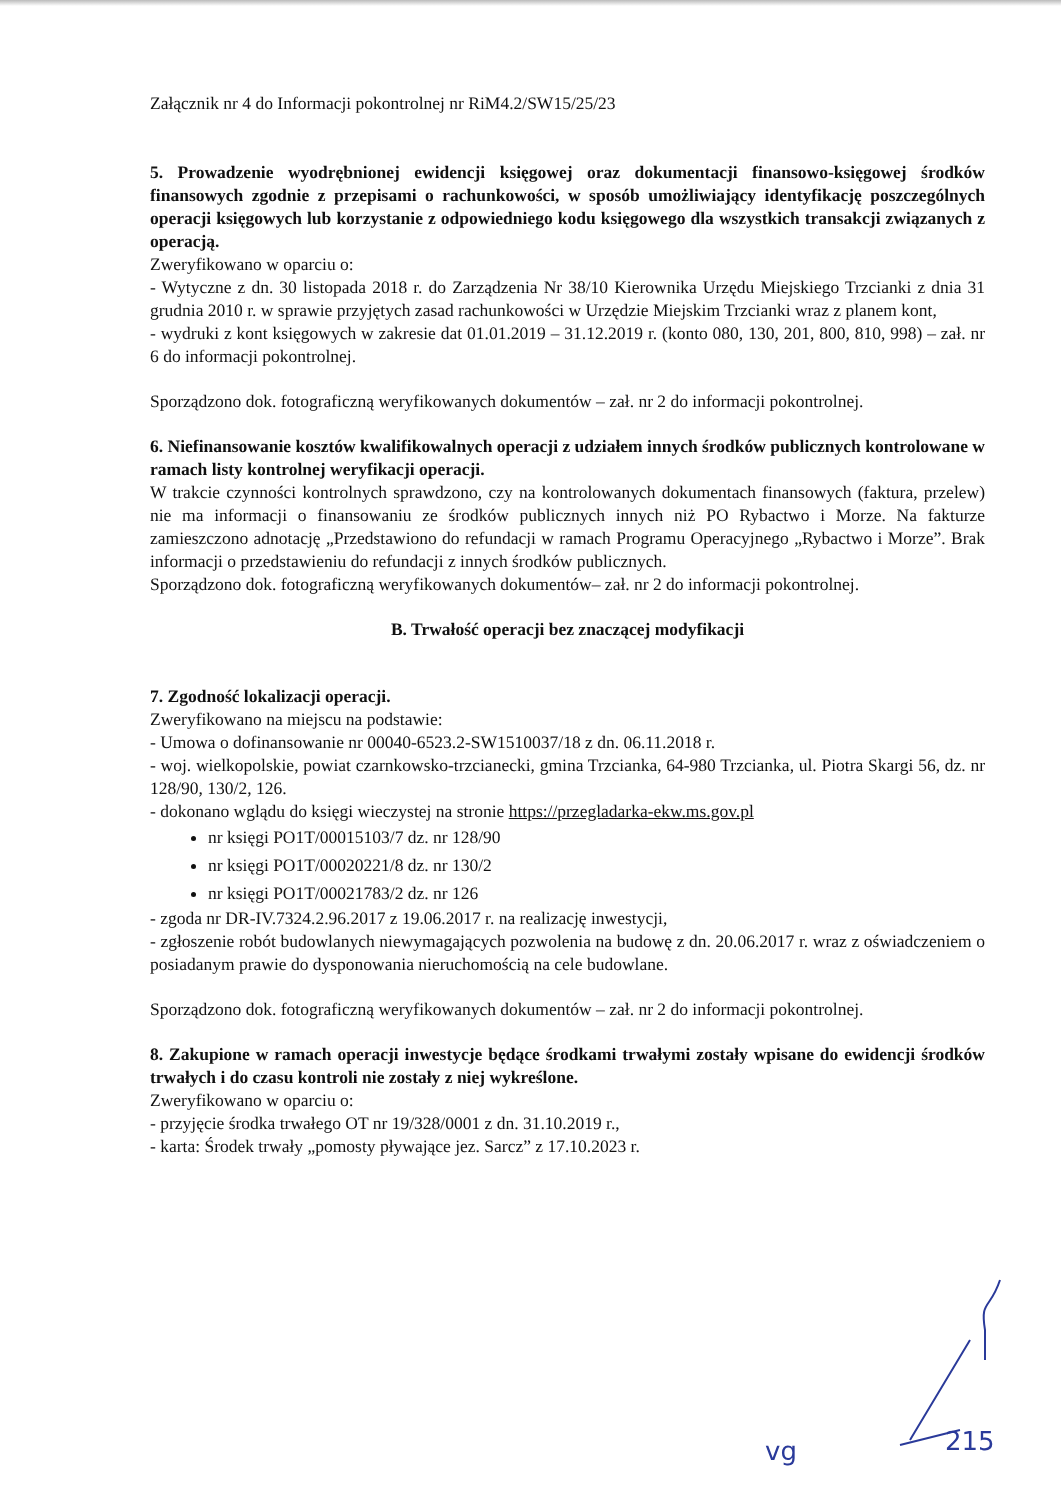Załącznik nr 4 do Informacji pokontrolnej nr RiM4.2/SW15/25/23
5. Prowadzenie wyodrębnionej ewidencji księgowej oraz dokumentacji finansowo-księgowej środków finansowych zgodnie z przepisami o rachunkowości, w sposób umożliwiający identyfikację poszczególnych operacji księgowych lub korzystanie z odpowiedniego kodu księgowego dla wszystkich transakcji związanych z operacją.
Zweryfikowano w oparciu o:
- Wytyczne z dn. 30 listopada 2018 r. do Zarządzenia Nr 38/10 Kierownika Urzędu Miejskiego Trzcianki z dnia 31 grudnia 2010 r. w sprawie przyjętych zasad rachunkowości w Urzędzie Miejskim Trzcianki wraz z planem kont,
- wydruki z kont księgowych w zakresie dat 01.01.2019 – 31.12.2019 r. (konto 080, 130, 201, 800, 810, 998) – zał. nr 6 do informacji pokontrolnej.
Sporządzono dok. fotograficzną weryfikowanych dokumentów – zał. nr 2 do informacji pokontrolnej.
6. Niefinansowanie kosztów kwalifikowalnych operacji z udziałem innych środków publicznych kontrolowane w ramach listy kontrolnej weryfikacji operacji.
W trakcie czynności kontrolnych sprawdzono, czy na kontrolowanych dokumentach finansowych (faktura, przelew) nie ma informacji o finansowaniu ze środków publicznych innych niż PO Rybactwo i Morze. Na fakturze zamieszczono adnotację „Przedstawiono do refundacji w ramach Programu Operacyjnego „Rybactwo i Morze”. Brak informacji o przedstawieniu do refundacji z innych środków publicznych.
Sporządzono dok. fotograficzną weryfikowanych dokumentów– zał. nr 2 do informacji pokontrolnej.
B. Trwałość operacji bez znaczącej modyfikacji
7. Zgodność lokalizacji operacji.
Zweryfikowano na miejscu na podstawie:
- Umowa o dofinansowanie nr 00040-6523.2-SW1510037/18 z dn. 06.11.2018 r.
- woj. wielkopolskie, powiat czarnkowsko-trzcianecki, gmina Trzcianka, 64-980 Trzcianka, ul. Piotra Skargi 56, dz. nr 128/90, 130/2, 126.
- dokonano wglądu do księgi wieczystej na stronie https://przegladarka-ekw.ms.gov.pl
nr księgi PO1T/00015103/7 dz. nr 128/90
nr księgi PO1T/00020221/8 dz. nr 130/2
nr księgi PO1T/00021783/2 dz. nr 126
- zgoda nr DR-IV.7324.2.96.2017 z 19.06.2017 r. na realizację inwestycji,
- zgłoszenie robót budowlanych niewymagających pozwolenia na budowę z dn. 20.06.2017 r. wraz z oświadczeniem o posiadanym prawie do dysponowania nieruchomością na cele budowlane.
Sporządzono dok. fotograficzną weryfikowanych dokumentów – zał. nr 2 do informacji pokontrolnej.
8. Zakupione w ramach operacji inwestycje będące środkami trwałymi zostały wpisane do ewidencji środków trwałych i do czasu kontroli nie zostały z niej wykreślone.
Zweryfikowano w oparciu o:
- przyjęcie środka trwałego OT nr 19/328/0001 z dn. 31.10.2019 r.,
- karta: Środek trwały „pomosty pływające jez. Sarcz” z 17.10.2023 r.
vg 215